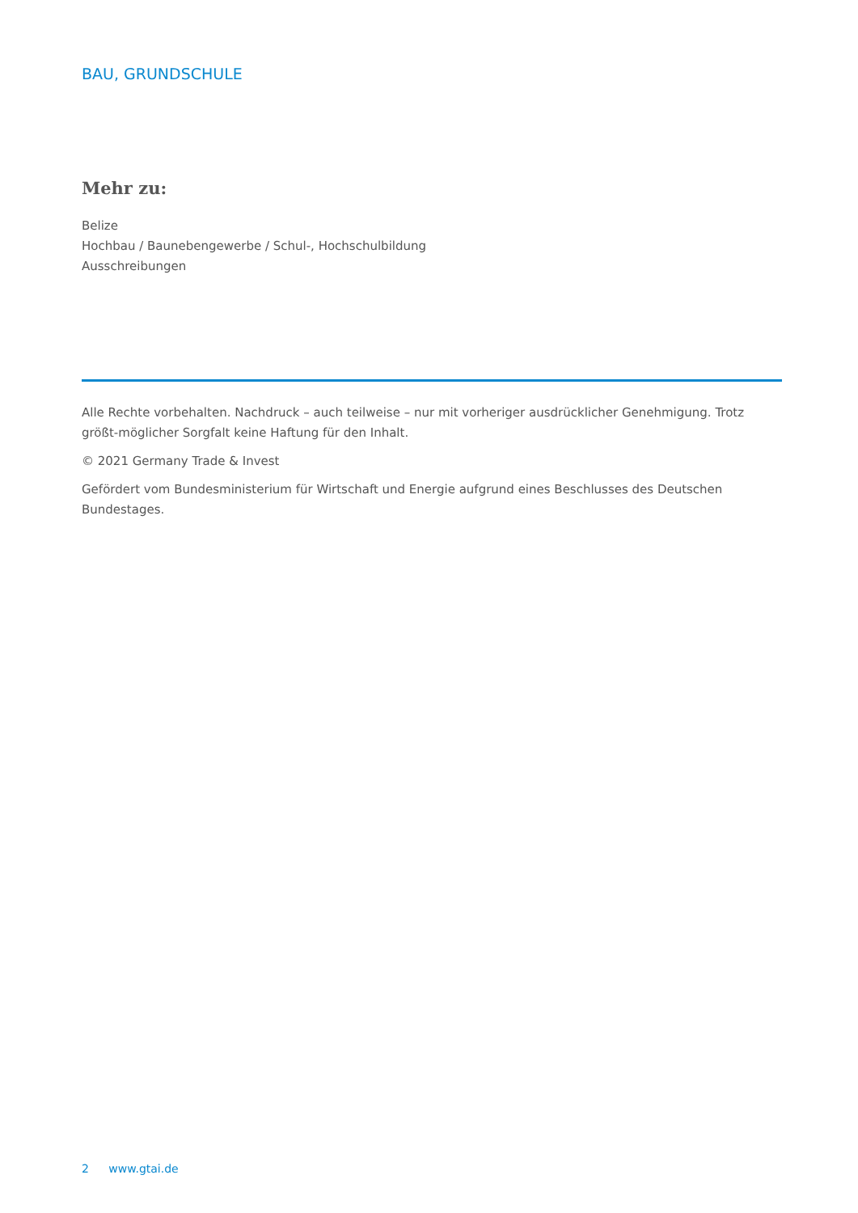BAU, GRUNDSCHULE
Mehr zu:
Belize
Hochbau / Baunebengewerbe / Schul-, Hochschulbildung
Ausschreibungen
Alle Rechte vorbehalten. Nachdruck – auch teilweise – nur mit vorheriger ausdrücklicher Genehmigung. Trotz größt-möglicher Sorgfalt keine Haftung für den Inhalt.
© 2021 Germany Trade & Invest
Gefördert vom Bundesministerium für Wirtschaft und Energie aufgrund eines Beschlusses des Deutschen Bundestages.
2 www.gtai.de